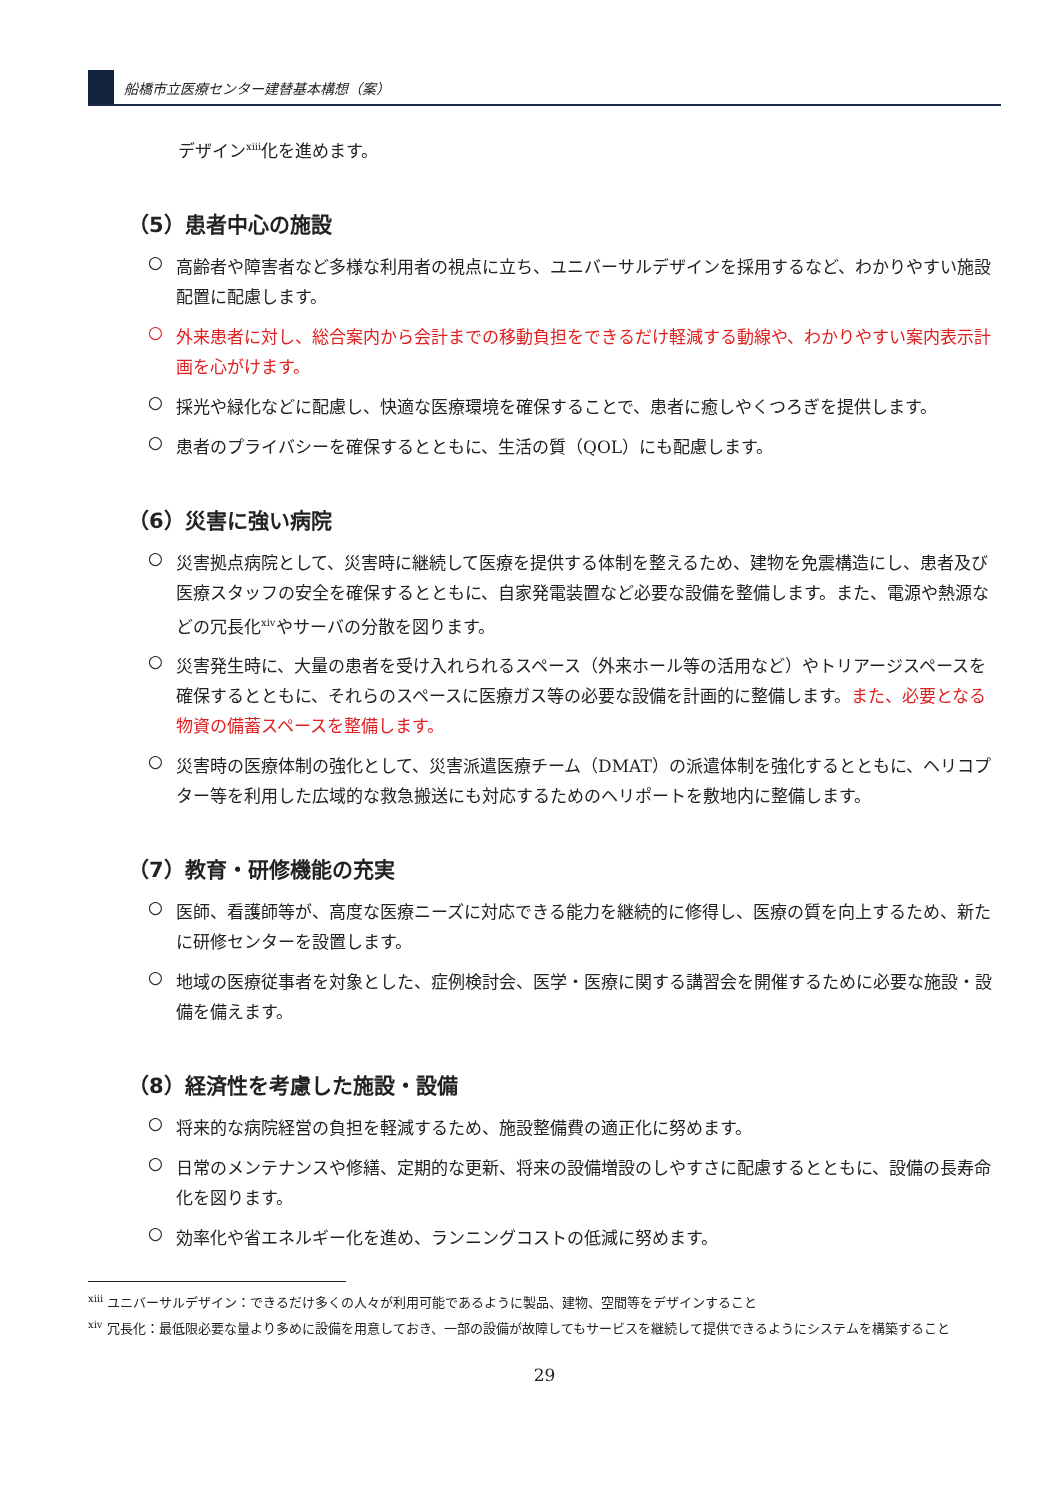船橋市立医療センター建替基本構想（案）
デザイン<sup>xiii</sup>化を進めます。
（5）患者中心の施設
○
高齢者や障害者など多様な利用者の視点に立ち、ユニバーサルデザインを採用するなど、わかりやすい施設配置に配慮します。
○
外来患者に対し、総合案内から会計までの移動負担をできるだけ軽減する動線や、わかりやすい案内表示計画を心がけます。
○
採光や緑化などに配慮し、快適な医療環境を確保することで、患者に癒しやくつろぎを提供します。
○
患者のプライバシーを確保するとともに、生活の質（QOL）にも配慮します。
（6）災害に強い病院
○
災害拠点病院として、災害時に継続して医療を提供する体制を整えるため、建物を免震構造にし、患者及び医療スタッフの安全を確保するとともに、自家発電装置など必要な設備を整備します。また、電源や熱源などの冗長化<sup>xiv</sup>やサーバの分散を図ります。
○
災害発生時に、大量の患者を受け入れられるスペース（外来ホール等の活用など）やトリアージスペースを確保するとともに、それらのスペースに医療ガス等の必要な設備を計画的に整備します。また、必要となる物資の備蓄スペースを整備します。
○
災害時の医療体制の強化として、災害派遣医療チーム（DMAT）の派遣体制を強化するとともに、ヘリコプター等を利用した広域的な救急搬送にも対応するためのヘリポートを敷地内に整備します。
（7）教育・研修機能の充実
○
医師、看護師等が、高度な医療ニーズに対応できる能力を継続的に修得し、医療の質を向上するため、新たに研修センターを設置します。
○
地域の医療従事者を対象とした、症例検討会、医学・医療に関する講習会を開催するために必要な施設・設備を備えます。
（8）経済性を考慮した施設・設備
○
将来的な病院経営の負担を軽減するため、施設整備費の適正化に努めます。
○
日常のメンテナンスや修繕、定期的な更新、将来の設備増設のしやすさに配慮するとともに、設備の長寿命化を図ります。
○
効率化や省エネルギー化を進め、ランニングコストの低減に努めます。
<sup>xiii</sup> ユニバーサルデザイン：できるだけ多くの人々が利用可能であるように製品、建物、空間等をデザインすること
<sup>xiv</sup> 冗長化：最低限必要な量より多めに設備を用意しておき、一部の設備が故障してもサービスを継続して提供できるようにシステムを構築すること
29